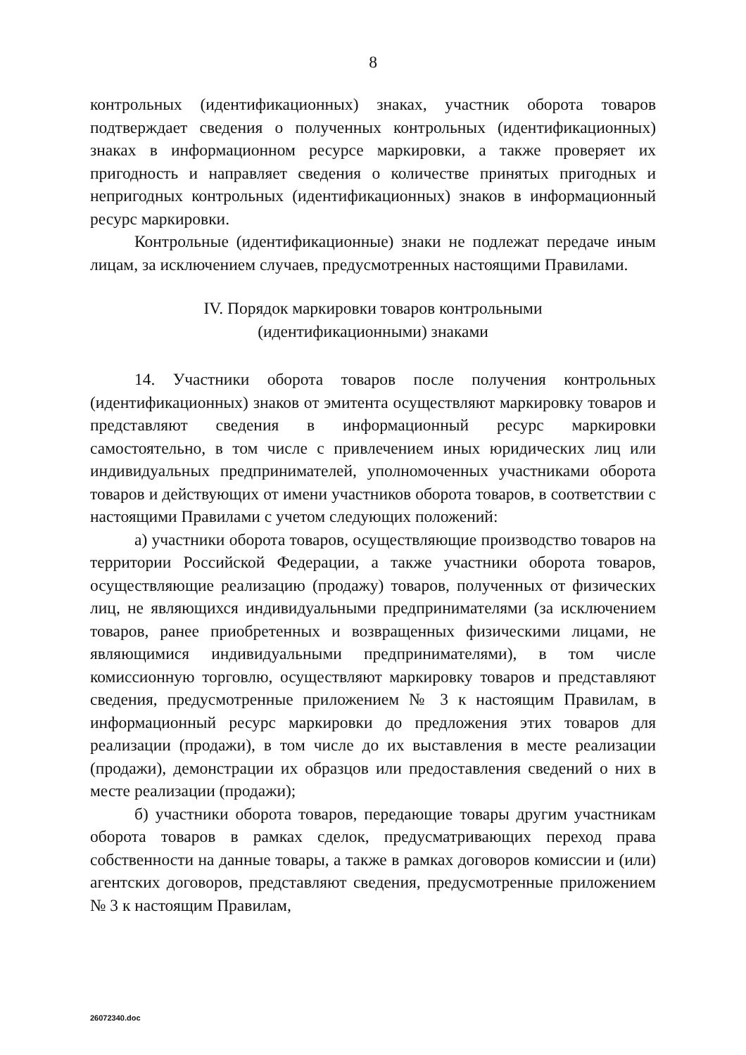8
контрольных (идентификационных) знаках, участник оборота товаров подтверждает сведения о полученных контрольных (идентификационных) знаках в информационном ресурсе маркировки, а также проверяет их пригодность и направляет сведения о количестве принятых пригодных и непригодных контрольных (идентификационных) знаков в информационный ресурс маркировки.
Контрольные (идентификационные) знаки не подлежат передаче иным лицам, за исключением случаев, предусмотренных настоящими Правилами.
IV. Порядок маркировки товаров контрольными
(идентификационными) знаками
14. Участники оборота товаров после получения контрольных (идентификационных) знаков от эмитента осуществляют маркировку товаров и представляют сведения в информационный ресурс маркировки самостоятельно, в том числе с привлечением иных юридических лиц или индивидуальных предпринимателей, уполномоченных участниками оборота товаров и действующих от имени участников оборота товаров, в соответствии с настоящими Правилами с учетом следующих положений:
а) участники оборота товаров, осуществляющие производство товаров на территории Российской Федерации, а также участники оборота товаров, осуществляющие реализацию (продажу) товаров, полученных от физических лиц, не являющихся индивидуальными предпринимателями (за исключением товаров, ранее приобретенных и возвращенных физическими лицами, не являющимися индивидуальными предпринимателями), в том числе комиссионную торговлю, осуществляют маркировку товаров и представляют сведения, предусмотренные приложением № 3 к настоящим Правилам, в информационный ресурс маркировки до предложения этих товаров для реализации (продажи), в том числе до их выставления в месте реализации (продажи), демонстрации их образцов или предоставления сведений о них в месте реализации (продажи);
б) участники оборота товаров, передающие товары другим участникам оборота товаров в рамках сделок, предусматривающих переход права собственности на данные товары, а также в рамках договоров комиссии и (или) агентских договоров, представляют сведения, предусмотренные приложением № 3 к настоящим Правилам,
26072340.doc